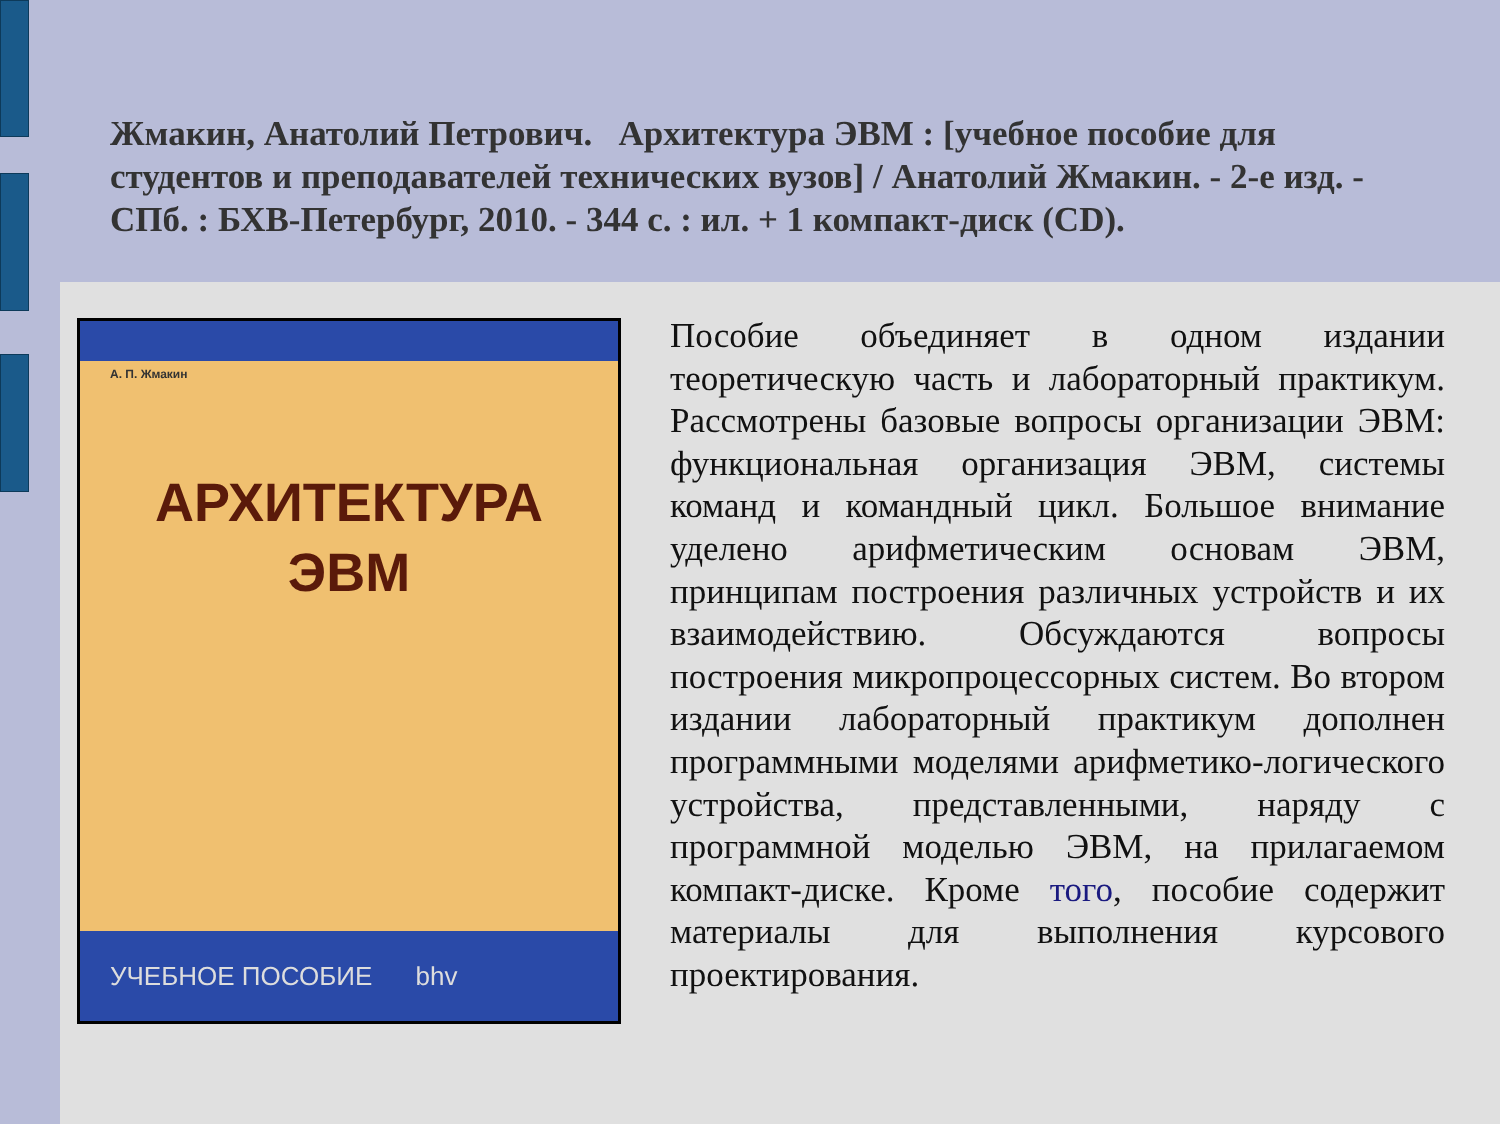Жмакин, Анатолий Петрович. Архитектура ЭВМ : [учебное пособие для студентов и преподавателей технических вузов] / Анатолий Жмакин. - 2-е изд. - СПб. : БХВ-Петербург, 2010. - 344 с. : ил. + 1 компакт-диск (CD).
А. П. Жмакин
АРХИТЕКТУРА
ЭВМ
УЧЕБНОЕ ПОСОБИЕ bhv
Пособие объединяет в одном издании теоретическую часть и лабораторный практикум. Рассмотрены базовые вопросы организации ЭВМ: функциональная организация ЭВМ, системы команд и командный цикл. Большое внимание уделено арифметическим основам ЭВМ, принципам построения различных устройств и их взаимодействию. Обсуждаются вопросы построения микропроцессорных систем. Во втором издании лабораторный практикум дополнен программными моделями арифметико-логического устройства, представленными, наряду с программной моделью ЭВМ, на прилагаемом компакт-диске. Кроме того, пособие содержит материалы для выполнения курсового проектирования.